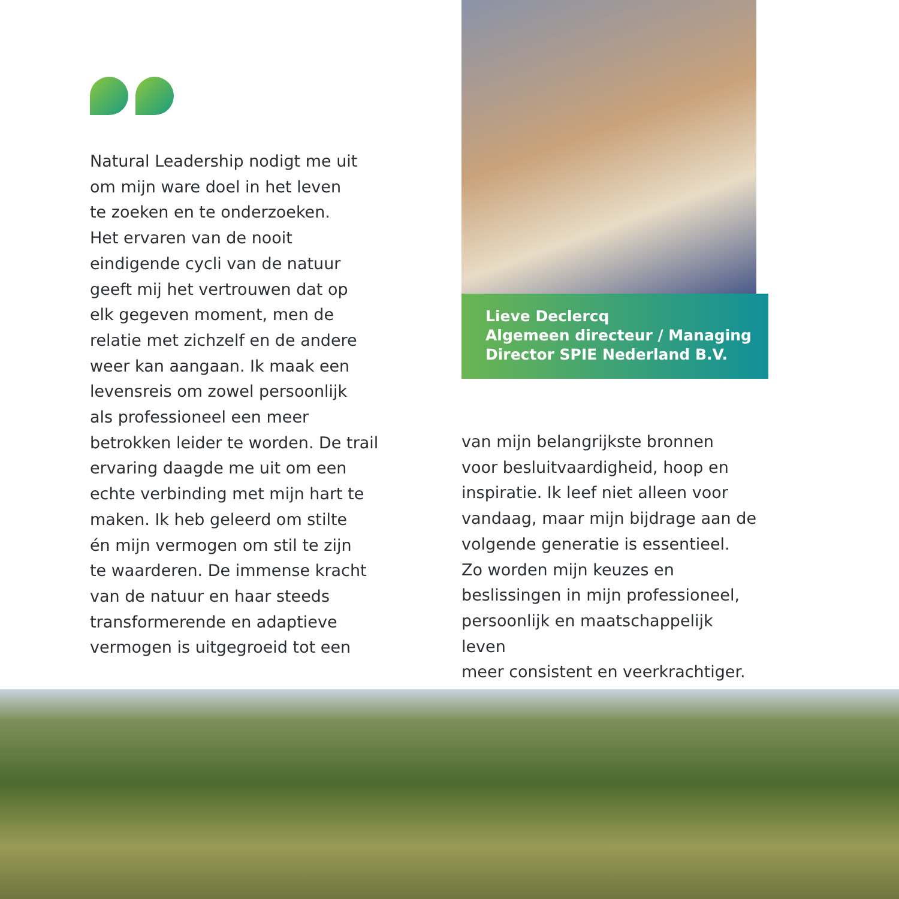Natural Leadership nodigt me uit
om mijn ware doel in het leven
te zoeken en te onderzoeken.
Het ervaren van de nooit
eindigende cycli van de natuur
geeft mij het vertrouwen dat op
elk gegeven moment, men de
relatie met zichzelf en de andere
weer kan aangaan. Ik maak een
levensreis om zowel persoonlijk
als professioneel een meer
betrokken leider te worden. De trail
ervaring daagde me uit om een
echte verbinding met mijn hart te
maken. Ik heb geleerd om stilte
én mijn vermogen om stil te zijn
te waarderen. De immense kracht
van de natuur en haar steeds
transformerende en adaptieve
vermogen is uitgegroeid tot een
Lieve Declercq
Algemeen directeur / Managing
Director SPIE Nederland B.V.
van mijn belangrijkste bronnen
voor besluitvaardigheid, hoop en
inspiratie. Ik leef niet alleen voor
vandaag, maar mijn bijdrage aan de
volgende generatie is essentieel.
Zo worden mijn keuzes en
beslissingen in mijn professioneel,
persoonlijk en maatschappelijk leven
meer consistent en veerkrachtiger.